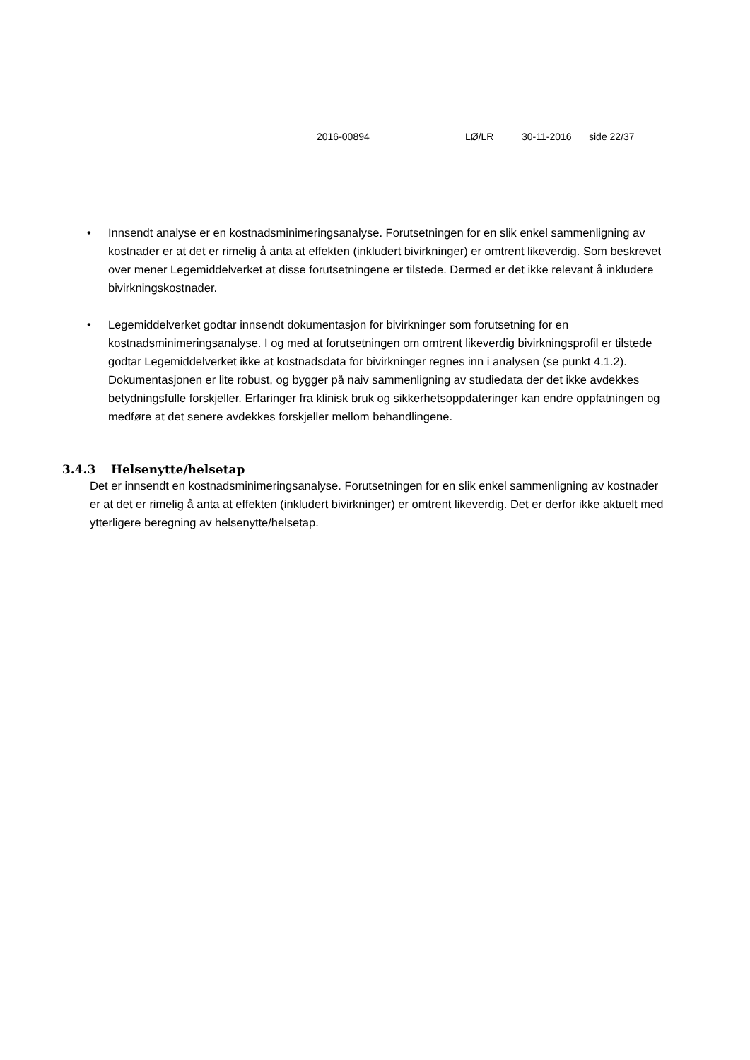2016-00894 LØ/LR 30-11-2016 side 22/37
• Innsendt analyse er en kostnadsminimeringsanalyse. Forutsetningen for en slik enkel sammenligning av kostnader er at det er rimelig å anta at effekten (inkludert bivirkninger) er omtrent likeverdig. Som beskrevet over mener Legemiddelverket at disse forutsetningene er tilstede. Dermed er det ikke relevant å inkludere bivirkningskostnader.
• Legemiddelverket godtar innsendt dokumentasjon for bivirkninger som forutsetning for en kostnadsminimeringsanalyse. I og med at forutsetningen om omtrent likeverdig bivirkningsprofil er tilstede godtar Legemiddelverket ikke at kostnadsdata for bivirkninger regnes inn i analysen (se punkt 4.1.2). Dokumentasjonen er lite robust, og bygger på naiv sammenligning av studiedata der det ikke avdekkes betydningsfulle forskjeller. Erfaringer fra klinisk bruk og sikkerhetsoppdateringer kan endre oppfatningen og medføre at det senere avdekkes forskjeller mellom behandlingene.
3.4.3 Helsenytte/helsetap
Det er innsendt en kostnadsminimeringsanalyse. Forutsetningen for en slik enkel sammenligning av kostnader er at det er rimelig å anta at effekten (inkludert bivirkninger) er omtrent likeverdig. Det er derfor ikke aktuelt med ytterligere beregning av helsenytte/helsetap.